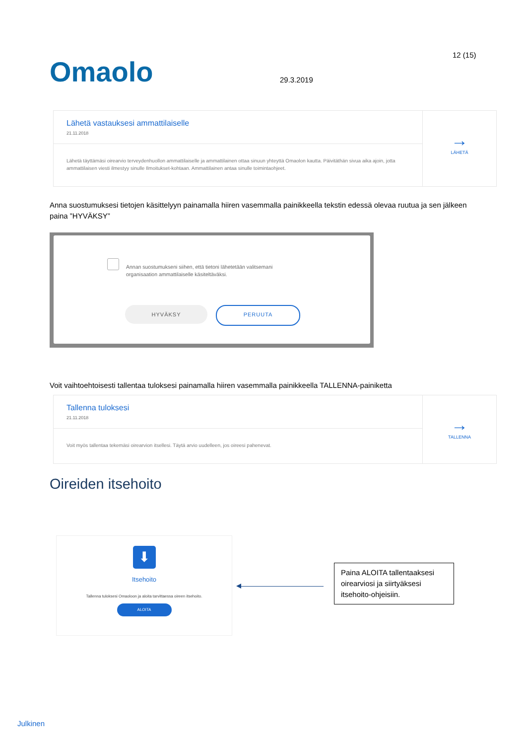12 (15)
Omaolo 29.3.2019
Lähetä vastauksesi ammattilaiselle
21.11.2018
Lähetä täyttämäsi oirearvio terveydenhuollon ammattilaiselle ja ammattilainen ottaa sinuun yhteyttä Omaolon kautta. Päivitäthän sivua aika ajoin, jotta ammattilaisen viesti ilmestyy sinulle Ilmoitukset-kohtaan. Ammattilainen antaa sinulle toimintaohjeet.
→
LÄHETÄ
Anna suostumuksesi tietojen käsittelyyn painamalla hiiren vasemmalla painikkeella tekstin edessä olevaa ruutua ja sen jälkeen paina ”HYVÄKSY”
Annan suostumukseni siihen, että tietoni lähetetään valitsemani
organisaation ammattilaiselle käsiteltäväksi.
HYVÄKSY PERUUTA
Voit vaihtoehtoisesti tallentaa tuloksesi painamalla hiiren vasemmalla painikkeella TALLENNA-painiketta
Tallenna tuloksesi
21.11.2018
Voit myös tallentaa tekemäsi oirearvion itsellesi. Täytä arvio uudelleen, jos oireesi pahenevat.
→
TALLENNA
Oireiden itsehoito
⬇
Itsehoito
Tallenna tuloksesi Omaoloon ja aloita tarvittaessa oireen itsehoito.
ALOITA
Paina ALOITA tallentaaksesi oirearviosi ja siirtyäksesi itsehoito-ohjeisiin.
Julkinen